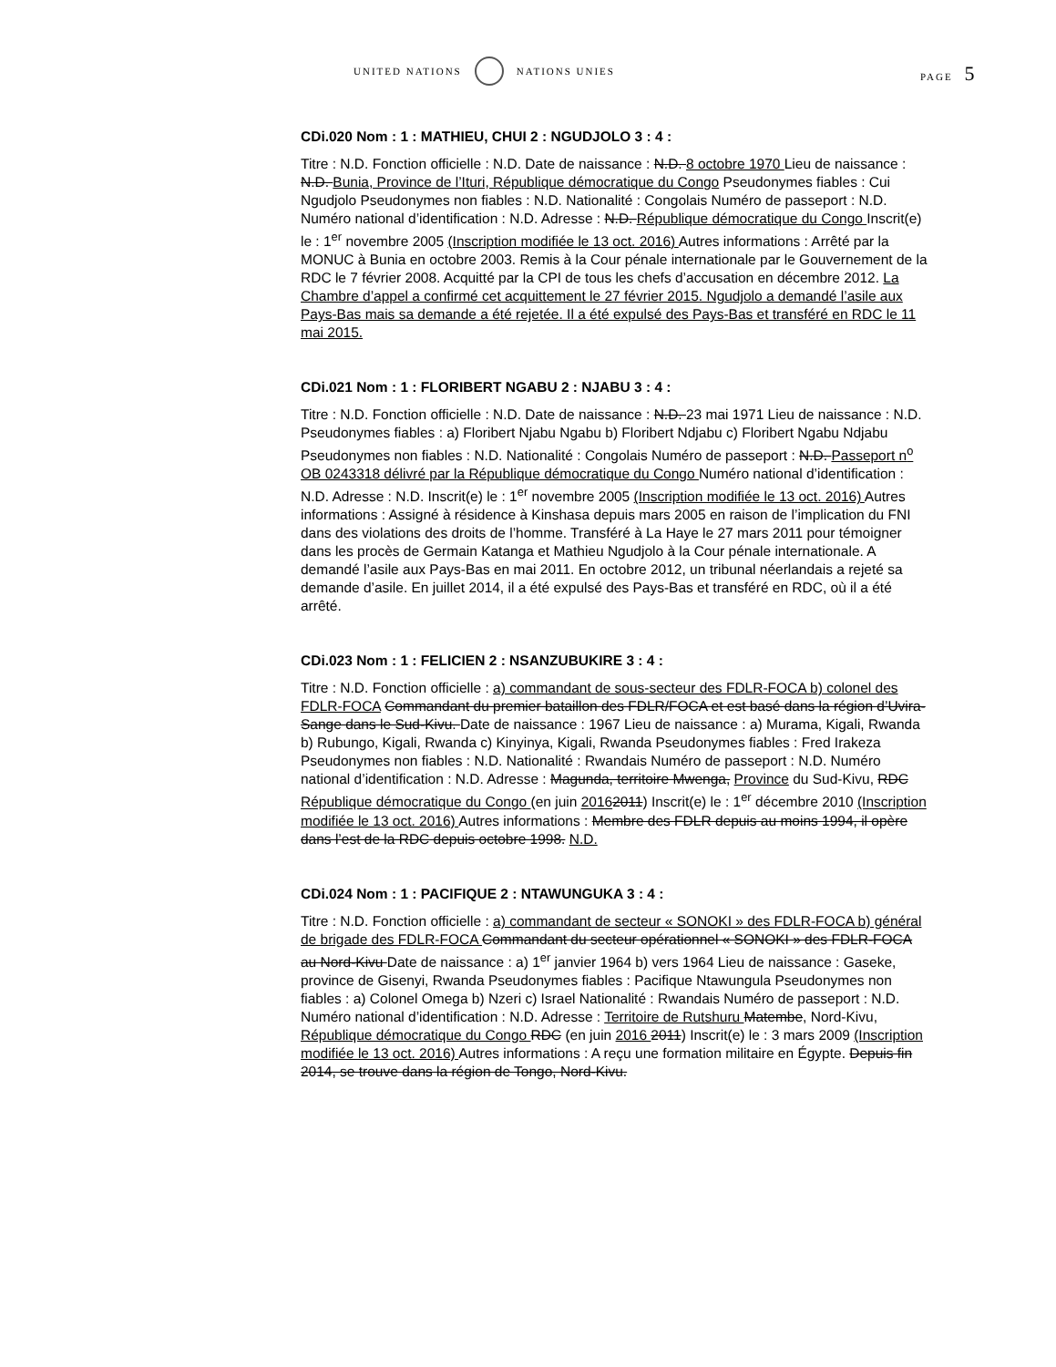UNITED NATIONS NATIONS UNIES PAGE 5
CDi.020 Nom : 1 : MATHIEU, CHUI 2 : NGUDJOLO 3 : 4 :
Titre : N.D. Fonction officielle : N.D. Date de naissance : N.D. 8 octobre 1970 Lieu de naissance : N.D. Bunia, Province de l’Ituri, République démocratique du Congo Pseudonymes fiables : Cui Ngudjolo Pseudonymes non fiables : N.D. Nationalité : Congolais Numéro de passeport : N.D. Numéro national d’identification : N.D. Adresse : N.D. République démocratique du Congo Inscrit(e) le : 1<sup>er</sup> novembre 2005 (Inscription modifiée le 13 oct. 2016) Autres informations : Arrêté par la MONUC à Bunia en octobre 2003. Remis à la Cour pénale internationale par le Gouvernement de la RDC le 7 février 2008. Acquitté par la CPI de tous les chefs d’accusation en décembre 2012. La Chambre d’appel a confirmé cet acquittement le 27 février 2015. Ngudjolo a demandé l’asile aux Pays-Bas mais sa demande a été rejetée. Il a été expulsé des Pays-Bas et transféré en RDC le 11 mai 2015.
CDi.021 Nom : 1 : FLORIBERT NGABU 2 : NJABU 3 : 4 :
Titre : N.D. Fonction officielle : N.D. Date de naissance : N.D. 23 mai 1971 Lieu de naissance : N.D. Pseudonymes fiables : a) Floribert Njabu Ngabu b) Floribert Ndjabu c) Floribert Ngabu Ndjabu Pseudonymes non fiables : N.D. Nationalité : Congolais Numéro de passeport : N.D. Passeport n<sup>o</sup> OB 0243318 délivré par la République démocratique du Congo Numéro national d’identification : N.D. Adresse : N.D. Inscrit(e) le : 1<sup>er</sup> novembre 2005 (Inscription modifiée le 13 oct. 2016) Autres informations : Assigné à résidence à Kinshasa depuis mars 2005 en raison de l’implication du FNI dans des violations des droits de l’homme. Transféré à La Haye le 27 mars 2011 pour témoigner dans les procès de Germain Katanga et Mathieu Ngudjolo à la Cour pénale internationale. A demandé l’asile aux Pays-Bas en mai 2011. En octobre 2012, un tribunal néerlandais a rejeté sa demande d’asile. En juillet 2014, il a été expulsé des Pays-Bas et transféré en RDC, où il a été arrêté.
CDi.023 Nom : 1 : FELICIEN 2 : NSANZUBUKIRE 3 : 4 :
Titre : N.D. Fonction officielle : a) commandant de sous-secteur des FDLR-FOCA b) colonel des FDLR-FOCA Commandant du premier bataillon des FDLR/FOCA et est basé dans la région d’Uvira-Sange dans le Sud-Kivu. Date de naissance : 1967 Lieu de naissance : a) Murama, Kigali, Rwanda b) Rubungo, Kigali, Rwanda c) Kinyinya, Kigali, Rwanda Pseudonymes fiables : Fred Irakeza Pseudonymes non fiables : N.D. Nationalité : Rwandais Numéro de passeport : N.D. Numéro national d’identification : N.D. Adresse : Magunda, territoire Mwenga, Province du Sud-Kivu, RDC République démocratique du Congo (en juin 20162011) Inscrit(e) le : 1<sup>er</sup> décembre 2010 (Inscription modifiée le 13 oct. 2016) Autres informations : Membre des FDLR depuis au moins 1994, il opère dans l’est de la RDC depuis octobre 1998. N.D.
CDi.024 Nom : 1 : PACIFIQUE 2 : NTAWUNGUKA 3 : 4 :
Titre : N.D. Fonction officielle : a) commandant de secteur « SONOKI » des FDLR-FOCA b) général de brigade des FDLR-FOCA Commandant du secteur opérationnel « SONOKI » des FDLR-FOCA au Nord-Kivu Date de naissance : a) 1<sup>er</sup> janvier 1964 b) vers 1964 Lieu de naissance : Gaseke, province de Gisenyi, Rwanda Pseudonymes fiables : Pacifique Ntawungula Pseudonymes non fiables : a) Colonel Omega b) Nzeri c) Israel Nationalité : Rwandais Numéro de passeport : N.D. Numéro national d’identification : N.D. Adresse : Territoire de Rutshuru Matembe, Nord-Kivu, République démocratique du Congo RDC (en juin 2016 2011) Inscrit(e) le : 3 mars 2009 (Inscription modifiée le 13 oct. 2016) Autres informations : A reçu une formation militaire en Égypte. Depuis fin 2014, se trouve dans la région de Tongo, Nord-Kivu.